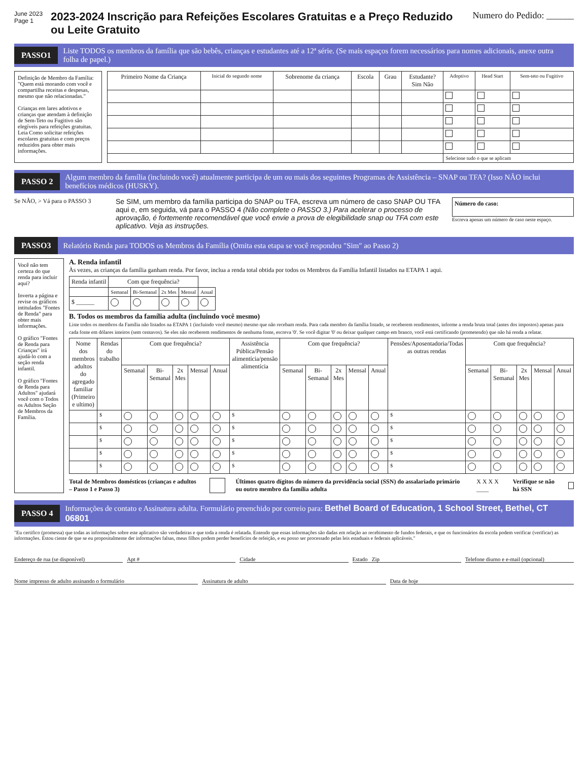June 2023
Page 1
2023-2024 Inscrição para Refeições Escolares Gratuitas e a Preço Reduzido ou Leite Gratuito
Numero do Pedido: ______
PASSO1
Liste TODOS os membros da família que são bebês, crianças e estudantes até a 12ª série. (Se mais espaços forem necessários para nomes adicionais, anexe outra folha de papel.)
Definição de Membro da Família: "Quem está morando com você e compartilha receitas e despesas, mesmo que não relacionadas."
Crianças em lares adotivos e crianças que atendam à definição de Sem-Teto ou Fugitivo são elegíveis para refeições gratuitas. Leia Como solicitar refeições escolares gratuitas e com preços reduzidos para obter mais informações.
| Primeiro Nome da Criança | Inicial do segundo nome | Sobrenome da criança | Escola | Grau | Estudante? Sim Não | Adoptivo | Head Start | Sem-teto ou Fugitivo |
| --- | --- | --- | --- | --- | --- | --- | --- | --- |
| | | | | | | Selecione tudo o que se aplicam | | |
PASSO 2
Algum membro da família (incluindo você) atualmente participa de um ou mais dos seguintes Programas de Assistência – SNAP ou TFA? (Isso NÃO inclui benefícios médicos (HUSKY).
Se NÃO, > Vá para o PASSO 3
Se SIM, um membro da família participa do SNAP ou TFA, escreva um número de caso SNAP OU TFA aqui e, em seguida, vá para o PASSO 4 (Não complete o PASSO 3.) Para acelerar o processo de aprovação, é fortemente recomendável que você envie a prova de elegibilidade snap ou TFA com este aplicativo. Veja as instruções.
Número do caso:
Escreva apenas um número de caso neste espaço.
PASSO3
Relatório Renda para TODOS os Membros da Família (Omita esta etapa se você respondeu "Sim" ao Passo 2)
Você não tem certeza do que renda para incluir aqui?
Inverta a página e revise os gráficos intitulados "Fontes de Renda" para obter mais informações.
O gráfico "Fontes de Renda para Crianças" irá ajudá-lo com a seção renda infantil.
O gráfico "Fontes de Renda para Adultos" ajudará você com o Todos os Adultos Seção de Membros da Família.
A. Renda infantil
Às vezes, as crianças da família ganham renda. Por favor, inclua a renda total obtida por todos os Membros da Família Infantil listados na ETAPA 1 aqui.
| Renda infantil | Com que frequência? | | | | |
| --- | --- | --- | --- | --- | --- |
| | Semanal | Bi-Semanal | 2x Mes | Mensal | Anual |
| $ ______ | | | | | |
B. Todos os membros da família adulta (incluindo você mesmo)
Liste todos os membros da Família não listados na ETAPA 1 (incluindo você mesmo) mesmo que não recebam renda. Para cada membro da família listado, se receberem rendimentos, informe a renda bruta total (antes dos impostos) apenas para cada fonte em dólares inteiros (sem centavos). Se eles não receberem rendimentos de nenhuma fonte, escreva '0'. Se você digitar '0' ou deixar qualquer campo em branco, você está certificando (prometendo) que não há renda a relatar.
| Nome dos membros adultos do agregado familiar (Primeiro e ultimo) | Rendas do trabalho | Com que frequência? | | | | | Assistência Pública/Pensão alimentícia/pensão alimentícia | Com que frequência? | | | | | Pensões/Aposentadoria/Todas as outras rendas | Com que frequência? | | | | |
| --- | --- | --- | --- | --- | --- | --- | --- | --- | --- | --- | --- | --- | --- | --- | --- | --- | --- | --- |
| | | Semanal | Bi-Semanal | 2x Mes | Mensal | Anual | | Semanal | Bi-Semanal | 2x Mes | Mensal | Anual | | Semanal | Bi-Semanal | 2x Mes | Mensal | Anual |
| | $ | | | | | | $ | | | | | | $ | | | | | |
| | $ | | | | | | $ | | | | | | $ | | | | | |
| | $ | | | | | | $ | | | | | | $ | | | | | |
| | $ | | | | | | $ | | | | | | $ | | | | | |
| | $ | | | | | | $ | | | | | | $ | | | | | |
Total de Membros domésticos (crianças e adultos – Passo 1 e Passo 3) Últimos quatro dígitos do número da previdência social (SSN) do assalariado primário ou outro membro da família adulta X X X X ____ Verifique se não há SSN
PASSO 4
Informações de contato e Assinatura adulta. Formulário preenchido por correio para: Bethel Board of Education, 1 School Street, Bethel, CT 06801
"Eu certifico (promessa) que todas as informações sobre este aplicativo são verdadeiras e que toda a renda é relatada. Entendo que essas informações são dadas em relação ao recebimento de fundos federais, e que os funcionários da escola podem verificar (verificar) as informações. Estou ciente de que se eu propositalmente der informações falsas, meus filhos podem perder benefícios de refeição, e eu posso ser processado pelas leis estaduais e federais aplicáveis."
Endereço de rua (se disponível)
Apt #
Cidade
Estado Zip
Telefone diurno e e-mail (opcional)
Nome impresso de adulto assinando o formulário
Assinatura de adulto
Data de hoje